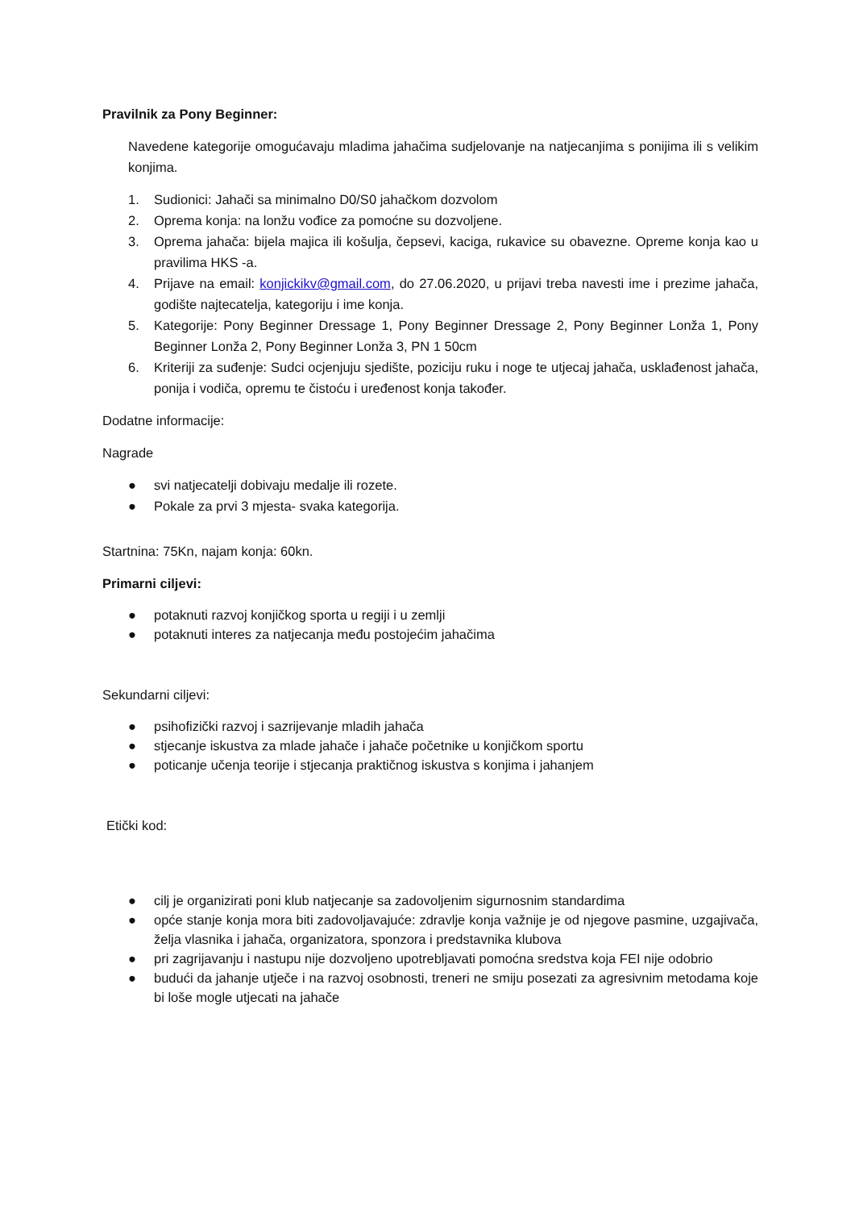Pravilnik za Pony Beginner:
Navedene kategorije omogućavaju mladima jahačima sudjelovanje na natjecanjima s ponijima ili s velikim konjima.
1. Sudionici: Jahači sa minimalno D0/S0 jahačkom dozvolom
2. Oprema konja: na lonžu vođice za pomoćne su dozvoljene.
3. Oprema jahača: bijela majica ili košulja, čepsevi, kaciga, rukavice su obavezne. Opreme konja kao u pravilima HKS -a.
4. Prijave na email: konjickikv@gmail.com, do 27.06.2020, u prijavi treba navesti ime i prezime jahača, godište najtecatelja, kategoriju i ime konja.
5. Kategorije: Pony Beginner Dressage 1, Pony Beginner Dressage 2, Pony Beginner Lonža 1, Pony Beginner Lonža 2, Pony Beginner Lonža 3, PN 1 50cm
6. Kriteriji za suđenje: Sudci ocjenjuju sjedište, poziciju ruku i noge te utjecaj jahača, usklađenost jahača, ponija i vodiča, opremu te čistoću i uređenost konja također.
Dodatne informacije:
Nagrade
● svi natjecatelji dobivaju medalje ili rozete.
● Pokale za prvi 3 mjesta- svaka kategorija.
Startnina: 75Kn, najam konja: 60kn.
Primarni ciljevi:
● potaknuti razvoj konjičkog sporta u regiji i u zemlji
● potaknuti interes za natjecanja među postojećim jahačima
Sekundarni ciljevi:
● psihofizički razvoj i sazrijevanje mladih jahača
● stjecanje iskustva za mlade jahače i jahače početnike u konjičkom sportu
● poticanje učenja teorije i stjecanja praktičnog iskustva s konjima i jahanjem
Etički kod:
● cilj je organizirati poni klub natjecanje sa zadovoljenim sigurnosnim standardima
● opće stanje konja mora biti zadovoljavajuće: zdravlje konja važnije je od njegove pasmine, uzgajivača, želja vlasnika i jahača, organizatora, sponzora i predstavnika klubova
● pri zagrijavanju i nastupu nije dozvoljeno upotrebljavati pomoćna sredstva koja FEI nije odobrio
● budući da jahanje utječe i na razvoj osobnosti, treneri ne smiju posezati za agresivnim metodama koje bi loše mogle utjecati na jahače